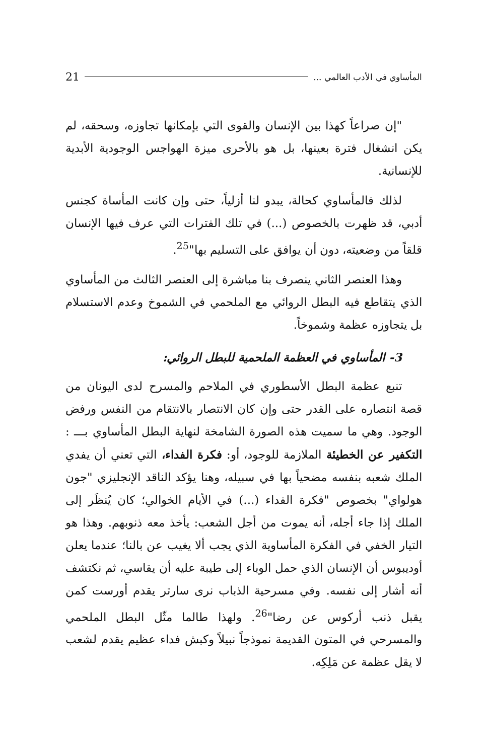المأساوي في الأدب العالمي ... 21
"إن صراعاً كهذا بين الإنسان والقوى التي بإمكانها تجاوزه، وسحقه، لم يكن انشغال فترة بعينها، بل هو بالأحرى ميزة الهواجس الوجودية الأبدية للإنسانية.
لذلك فالمأساوي كحالة، يبدو لنا أزلياً، حتى وإن كانت المأساة كجنس أدبي، قد ظهرت بالخصوص (...) في تلك الفترات التي عرف فيها الإنسان قلقاً من وضعيته، دون أن يوافق على التسليم بها"<sup>25</sup>.
وهذا العنصر الثاني ينصرف بنا مباشرة إلى العنصر الثالث من المأساوي الذي يتقاطع فيه البطل الروائي مع الملحمي في الشموخ وعدم الاستسلام بل يتجاوزه عظمة وشموخاً.
3- المأساوي في العظمة الملحمية للبطل الروائي:
تنبع عظمة البطل الأسطوري في الملاحم والمسرح لدى اليونان من قصة انتصاره على القدر حتى وإن كان الانتصار بالانتقام من النفس ورفض الوجود. وهي ما سميت هذه الصورة الشامخة لنهاية البطل المأساوي بـــ : التكفير عن الخطيئة الملازمة للوجود، أو: فكرة الفداء، التي تعني أن يفدي الملك شعبه بنفسه مضحياً بها في سبيله، وهنا يؤكد الناقد الإنجليزي "جون هولواي" بخصوص "فكرة الفداء (...) في الأيام الخوالي؛ كان يُنظَر إلى الملك إذا جاء أجله، أنه يموت من أجل الشعب: يأخذ معه ذنوبهم. وهذا هو التيار الخفي في الفكرة المأساوية الذي يجب ألا يغيب عن بالنا؛ عندما يعلن أوديبوس أن الإنسان الذي حمل الوباء إلى طيبة عليه أن يقاسي، ثم نكتشف أنه أشار إلى نفسه. وفي مسرحية الذباب نرى سارتر يقدم أورست كمن يقبل ذنب أركوس عن رضا"<sup>26</sup>. ولهذا طالما مثّل البطل الملحمي والمسرحي في المتون القديمة نموذجاً نبيلاً وكبش فداء عظيم يقدم لشعب لا يقل عظمة عن مَلِكِه.